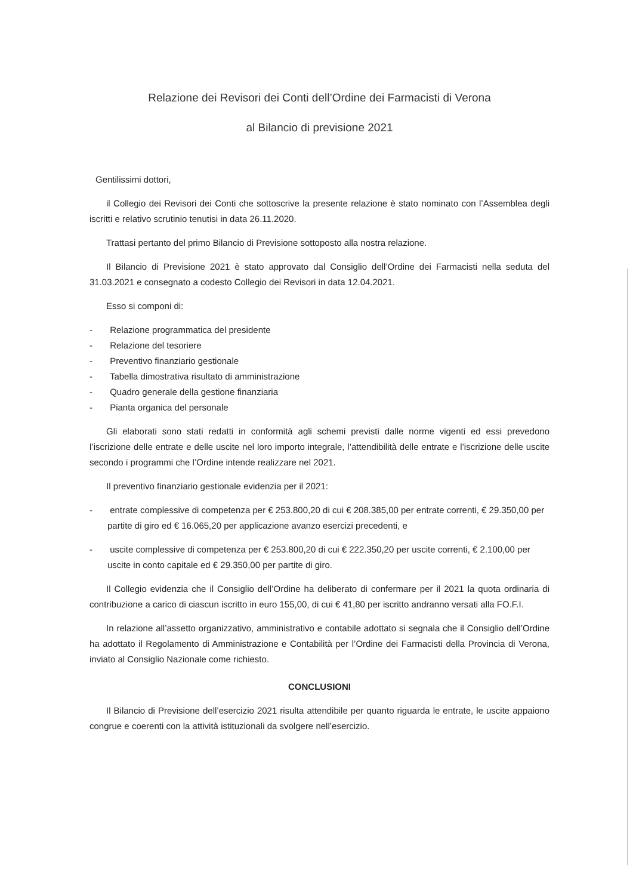Relazione dei Revisori dei Conti dell’Ordine dei Farmacisti di Verona
al Bilancio di previsione 2021
Gentilissimi dottori,
il Collegio dei Revisori dei Conti che sottoscrive la presente relazione è stato nominato con l’Assemblea degli iscritti e relativo scrutinio tenutisi in data 26.11.2020.
Trattasi pertanto del primo Bilancio di Previsione sottoposto alla nostra relazione.
Il Bilancio di Previsione 2021 è stato approvato dal Consiglio dell’Ordine dei Farmacisti nella seduta del 31.03.2021 e consegnato a codesto Collegio dei Revisori in data 12.04.2021.
Esso si componi di:
- Relazione programmatica del presidente
- Relazione del tesoriere
- Preventivo finanziario gestionale
- Tabella dimostrativa risultato di amministrazione
- Quadro generale della gestione finanziaria
- Pianta organica del personale
Gli elaborati sono stati redatti in conformità agli schemi previsti dalle norme vigenti ed essi prevedono l’iscrizione delle entrate e delle uscite nel loro importo integrale, l’attendibilità delle entrate e l’iscrizione delle uscite secondo i programmi che l’Ordine intende realizzare nel 2021.
Il preventivo finanziario gestionale evidenzia per il 2021:
- entrate complessive di competenza per € 253.800,20 di cui € 208.385,00 per entrate correnti, € 29.350,00 per partite di giro ed € 16.065,20 per applicazione avanzo esercizi precedenti, e
- uscite complessive di competenza per € 253.800,20 di cui € 222.350,20 per uscite correnti, € 2.100,00 per uscite in conto capitale ed € 29.350,00 per partite di giro.
Il Collegio evidenzia che il Consiglio dell’Ordine ha deliberato di confermare per il 2021 la quota ordinaria di contribuzione a carico di ciascun iscritto in euro 155,00, di cui € 41,80 per iscritto andranno versati alla FO.F.I.
In relazione all’assetto organizzativo, amministrativo e contabile adottato si segnala che il Consiglio dell’Ordine ha adottato il Regolamento di Amministrazione e Contabilità per l’Ordine dei Farmacisti della Provincia di Verona, inviato al Consiglio Nazionale come richiesto.
CONCLUSIONI
Il Bilancio di Previsione dell’esercizio 2021 risulta attendibile per quanto riguarda le entrate, le uscite appaiono congrue e coerenti con la attività istituzionali da svolgere nell’esercizio.